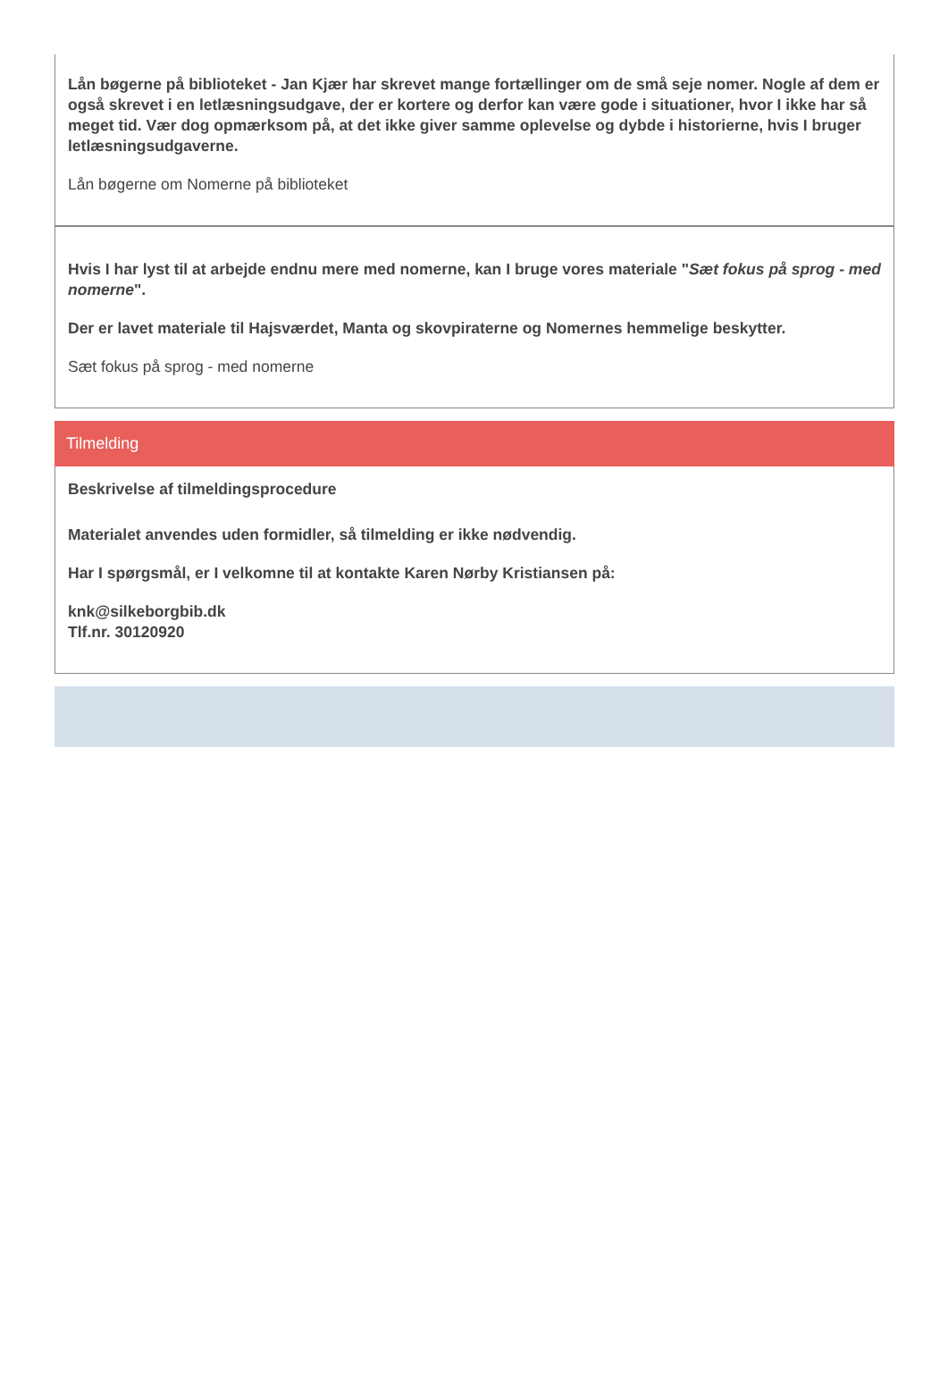Lån bøgerne på biblioteket - Jan Kjær har skrevet mange fortællinger om de små seje nomer. Nogle af dem er også skrevet i en letlæsningsudgave, der er kortere og derfor kan være gode i situationer, hvor I ikke har så meget tid. Vær dog opmærksom på, at det ikke giver samme oplevelse og dybde i historierne, hvis I bruger letlæsningsudgaverne.
Lån bøgerne om Nomerne på biblioteket
Hvis I har lyst til at arbejde endnu mere med nomerne, kan I bruge vores materiale "Sæt fokus på sprog - med nomerne".
Der er lavet materiale til Hajsværdet, Manta og skovpiraterne og Nomernes hemmelige beskytter.
Sæt fokus på sprog - med nomerne
Tilmelding
Beskrivelse af tilmeldingsprocedure
Materialet anvendes uden formidler, så tilmelding er ikke nødvendig.
Har I spørgsmål, er I velkomne til at kontakte Karen Nørby Kristiansen på:
knk@silkeborgbib.dk
Tlf.nr. 30120920